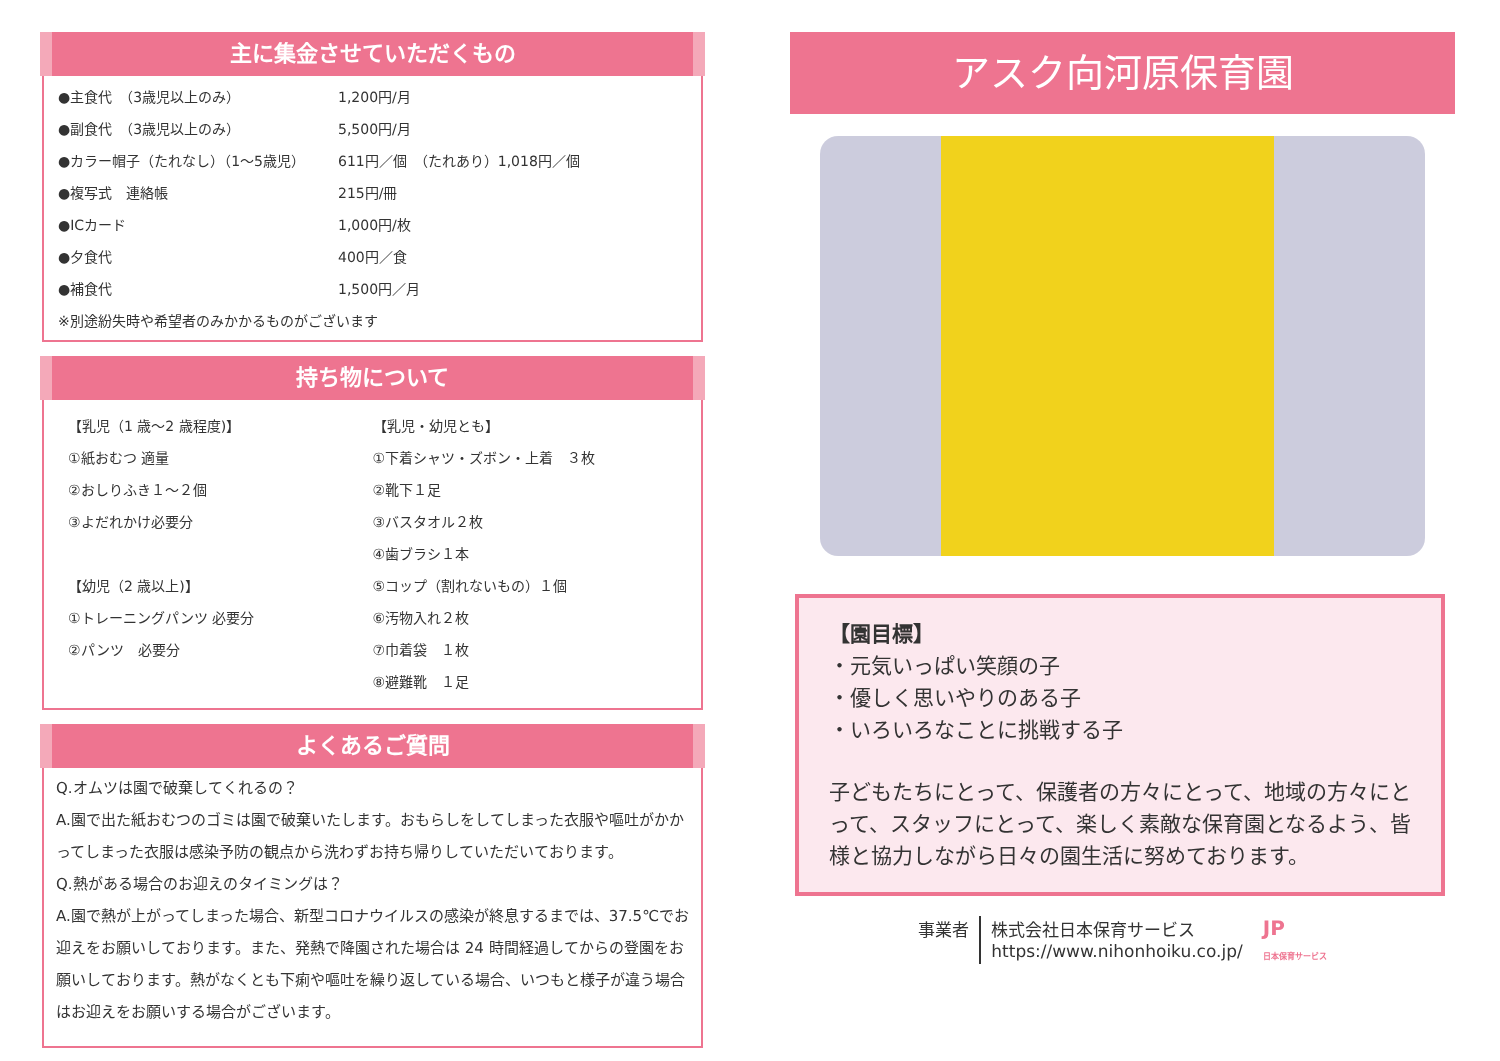主に集金させていただくもの
●主食代　（3歳児以上のみ） 1,200円/月
●副食代　（3歳児以上のみ） 5,500円/月
●カラー帽子（たれなし）（1～5歳児） 611円／個　（たれあり）1,018円／個
●複写式　連絡帳 215円/冊
●ICカード 1,000円/枚
●夕食代 400円／食
●補食代 1,500円／月
※別途紛失時や希望者のみかかるものがございます
持ち物について
【乳児（1 歳～2 歳程度)】
①紙おむつ 適量
②おしりふき１～２個
③よだれかけ必要分
【幼児（2 歳以上)】
①トレーニングパンツ 必要分
②パンツ　必要分
【乳児・幼児とも】
①下着シャツ・ズボン・上着　３枚
②靴下１足
③バスタオル２枚
④歯ブラシ１本
⑤コップ（割れないもの）１個
⑥汚物入れ２枚
⑦巾着袋　１枚
⑧避難靴　１足
よくあるご質問
Q.オムツは園で破棄してくれるの？
A.園で出た紙おむつのゴミは園で破棄いたします。おもらしをしてしまった衣服や嘔吐がかかってしまった衣服は感染予防の観点から洗わずお持ち帰りしていただいております。
Q.熱がある場合のお迎えのタイミングは？
A.園で熱が上がってしまった場合、新型コロナウイルスの感染が終息するまでは、37.5℃でお迎えをお願いしております。また、発熱で降園された場合は 24 時間経過してからの登園をお願いしております。熱がなくとも下痢や嘔吐を繰り返している場合、いつもと様子が違う場合はお迎えをお願いする場合がございます。
アスク向河原保育園
【園目標】
・元気いっぱい笑顔の子
・優しく思いやりのある子
・いろいろなことに挑戦する子
子どもたちにとって、保護者の方々にとって、地域の方々にとって、スタッフにとって、楽しく素敵な保育園となるよう、皆様と協力しながら日々の園生活に努めております。
事業者 株式会社日本保育サービス
https://www.nihonhoiku.co.jp/
JP
日本保育サービス